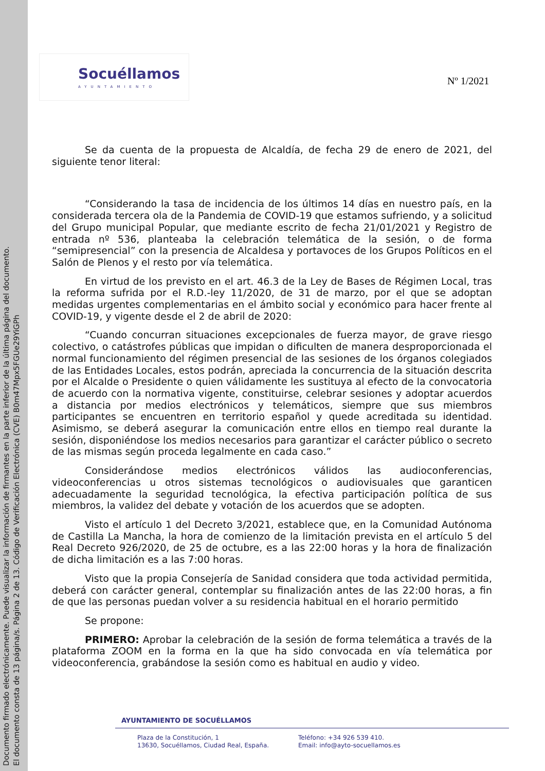Documento firmado electrónicamente. Puede visualizar la información de firmantes en la parte inferior de la última página del documento.
El documento consta de 13 página/s. Página 2 de 13. Código de Verificación Electrónica (CVE) B0m47Mpx5FGUe29YiGPh
Socuéllamos
AYUNTAMIENTO
Nº 1/2021
Se da cuenta de la propuesta de Alcaldía, de fecha 29 de enero de 2021, del siguiente tenor literal:
“Considerando la tasa de incidencia de los últimos 14 días en nuestro país, en la considerada tercera ola de la Pandemia de COVID-19 que estamos sufriendo, y a solicitud del Grupo municipal Popular, que mediante escrito de fecha 21/01/2021 y Registro de entrada nº 536, planteaba la celebración telemática de la sesión, o de forma “semipresencial” con la presencia de Alcaldesa y portavoces de los Grupos Políticos en el Salón de Plenos y el resto por vía telemática.
En virtud de los previsto en el art. 46.3 de la Ley de Bases de Régimen Local, tras la reforma sufrida por el R.D.-ley 11/2020, de 31 de marzo, por el que se adoptan medidas urgentes complementarias en el ámbito social y económico para hacer frente al COVID-19, y vigente desde el 2 de abril de 2020:
“Cuando concurran situaciones excepcionales de fuerza mayor, de grave riesgo colectivo, o catástrofes públicas que impidan o dificulten de manera desproporcionada el normal funcionamiento del régimen presencial de las sesiones de los órganos colegiados de las Entidades Locales, estos podrán, apreciada la concurrencia de la situación descrita por el Alcalde o Presidente o quien válidamente les sustituya al efecto de la convocatoria de acuerdo con la normativa vigente, constituirse, celebrar sesiones y adoptar acuerdos a distancia por medios electrónicos y telemáticos, siempre que sus miembros participantes se encuentren en territorio español y quede acreditada su identidad. Asimismo, se deberá asegurar la comunicación entre ellos en tiempo real durante la sesión, disponiéndose los medios necesarios para garantizar el carácter público o secreto de las mismas según proceda legalmente en cada caso.”
Considerándose medios electrónicos válidos las audioconferencias, videoconferencias u otros sistemas tecnológicos o audiovisuales que garanticen adecuadamente la seguridad tecnológica, la efectiva participación política de sus miembros, la validez del debate y votación de los acuerdos que se adopten.
Visto el artículo 1 del Decreto 3/2021, establece que, en la Comunidad Autónoma de Castilla La Mancha, la hora de comienzo de la limitación prevista en el artículo 5 del Real Decreto 926/2020, de 25 de octubre, es a las 22:00 horas y la hora de finalización de dicha limitación es a las 7:00 horas.
Visto que la propia Consejería de Sanidad considera que toda actividad permitida, deberá con carácter general, contemplar su finalización antes de las 22:00 horas, a fin de que las personas puedan volver a su residencia habitual en el horario permitido
Se propone:
PRIMERO: Aprobar la celebración de la sesión de forma telemática a través de la plataforma ZOOM en la forma en la que ha sido convocada en vía telemática por videoconferencia, grabándose la sesión como es habitual en audio y video.
AYUNTAMIENTO DE SOCUÉLLAMOS
Plaza de la Constitución, 1
13630, Socuéllamos, Ciudad Real, España.
Teléfono: +34 926 539 410.
Email: info@ayto-socuellamos.es